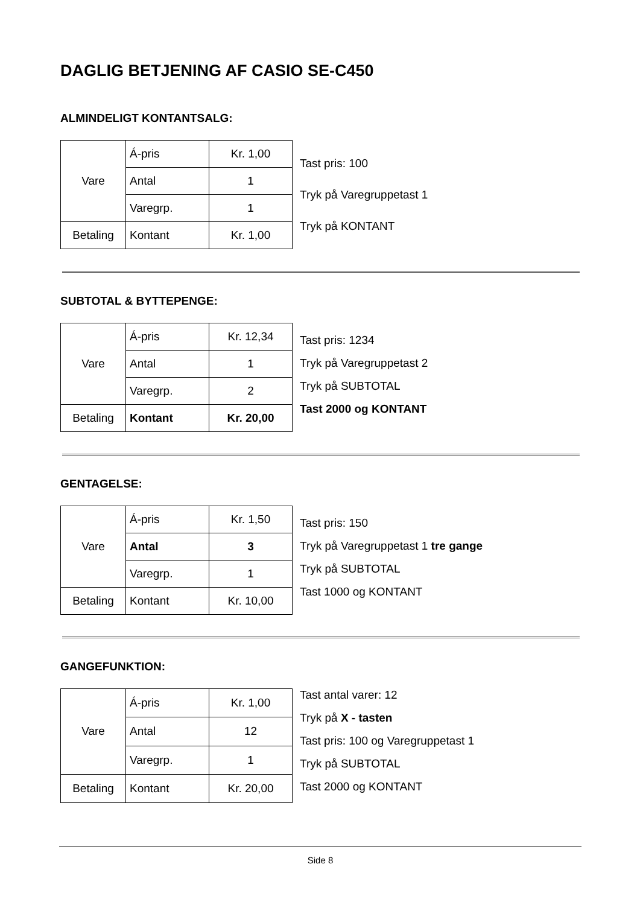DAGLIG BETJENING AF CASIO SE-C450
ALMINDELIGT KONTANTSALG:
| Vare | Á-pris | Kr. 1,00 |
| | Antal | 1 |
| | Varegrp. | 1 |
| Betaling | Kontant | Kr. 1,00 |
Tast pris: 100
Tryk på Varegruppetast 1
Tryk på KONTANT
SUBTOTAL & BYTTEPENGE:
| Vare | Á-pris | Kr. 12,34 |
| | Antal | 1 |
| | Varegrp. | 2 |
| Betaling | Kontant | Kr. 20,00 |
Tast pris: 1234
Tryk på Varegruppetast 2
Tryk på SUBTOTAL
Tast 2000 og KONTANT
GENTAGELSE:
| Vare | Á-pris | Kr. 1,50 |
| | Antal | 3 |
| | Varegrp. | 1 |
| Betaling | Kontant | Kr. 10,00 |
Tast pris: 150
Tryk på Varegruppetast 1 tre gange
Tryk på SUBTOTAL
Tast 1000 og KONTANT
GANGEFUNKTION:
| Vare | Á-pris | Kr. 1,00 |
| | Antal | 12 |
| | Varegrp. | 1 |
| Betaling | Kontant | Kr. 20,00 |
Tast antal varer: 12
Tryk på X - tasten
Tast pris: 100 og Varegruppetast 1
Tryk på SUBTOTAL
Tast 2000 og KONTANT
Side 8